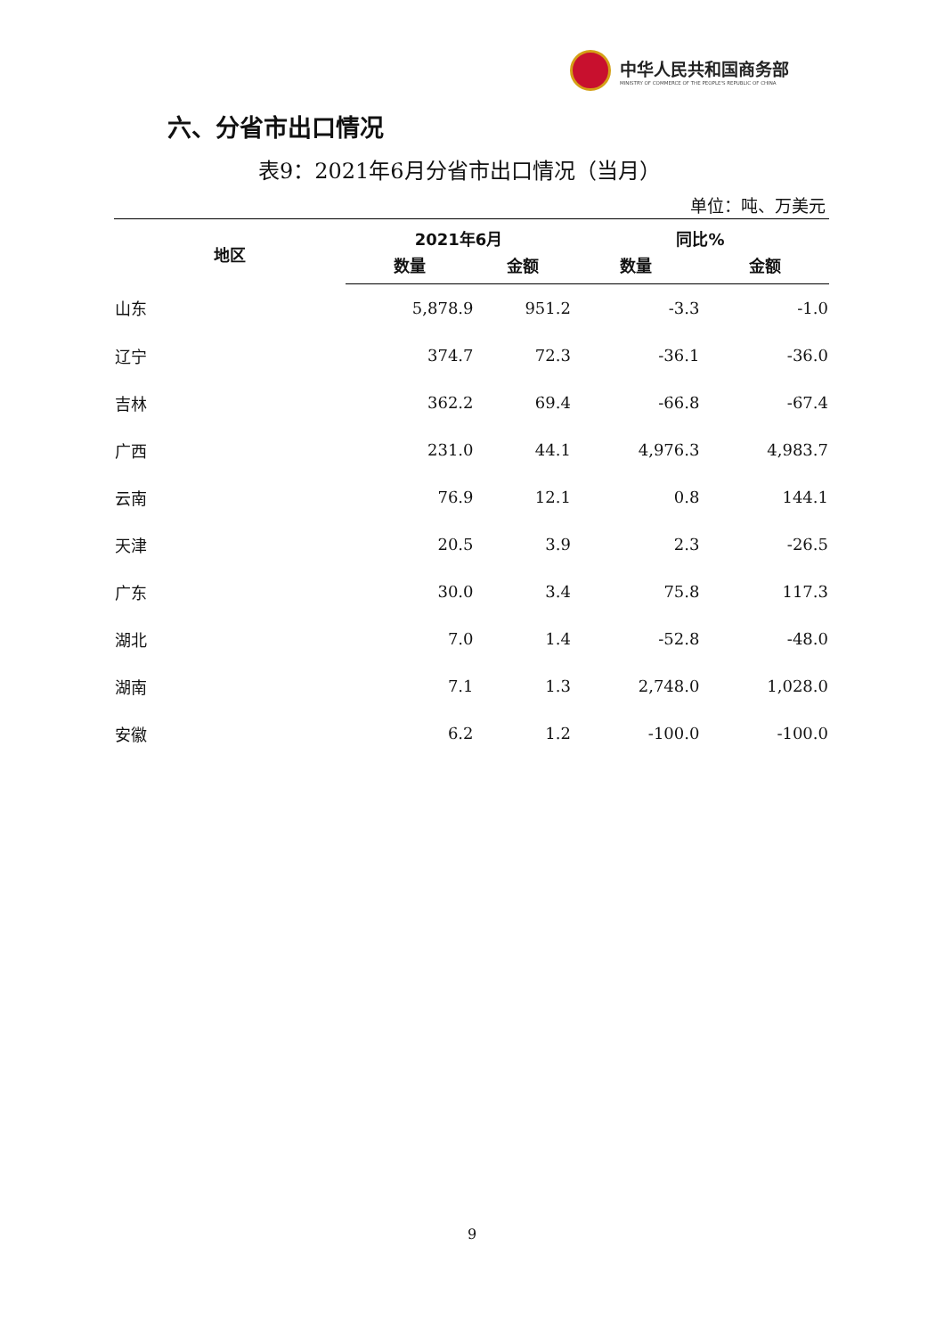中华人民共和国商务部
MINISTRY OF COMMERCE OF THE PEOPLE'S REPUBLIC OF CHINA
六、分省市出口情况
表9：2021年6月分省市出口情况（当月）
单位：吨、万美元
| 地区 | 2021年6月 | | 同比% | |
| --- | --- | --- | --- | --- |
| | 数量 | 金额 | 数量 | 金额 |
| 山东 | 5,878.9 | 951.2 | -3.3 | -1.0 |
| 辽宁 | 374.7 | 72.3 | -36.1 | -36.0 |
| 吉林 | 362.2 | 69.4 | -66.8 | -67.4 |
| 广西 | 231.0 | 44.1 | 4,976.3 | 4,983.7 |
| 云南 | 76.9 | 12.1 | 0.8 | 144.1 |
| 天津 | 20.5 | 3.9 | 2.3 | -26.5 |
| 广东 | 30.0 | 3.4 | 75.8 | 117.3 |
| 湖北 | 7.0 | 1.4 | -52.8 | -48.0 |
| 湖南 | 7.1 | 1.3 | 2,748.0 | 1,028.0 |
| 安徽 | 6.2 | 1.2 | -100.0 | -100.0 |
9